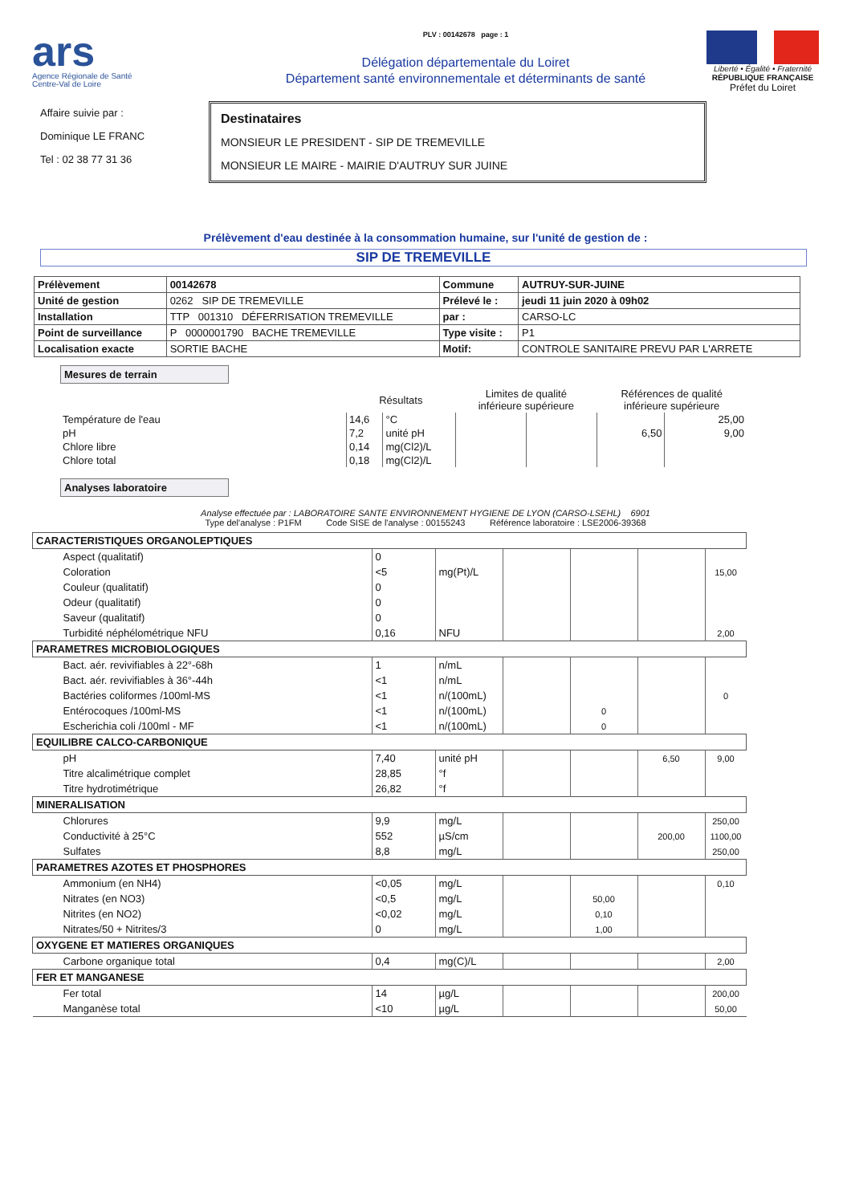ars
Agence Régionale de Santé
Centre-Val de Loire
PLV : 00142678 page : 1
Délégation départementale du Loiret
Département santé environnementale et déterminants de santé
Liberté • Égalité • Fraternité
RÉPUBLIQUE FRANÇAISE
Préfet du Loiret
Affaire suivie par :
Dominique LE FRANC
Tel : 02 38 77 31 36
Destinataires
MONSIEUR LE PRESIDENT - SIP DE TREMEVILLE
MONSIEUR LE MAIRE - MAIRIE D'AUTRUY SUR JUINE
Prélèvement d'eau destinée à la consommation humaine, sur l'unité de gestion de :
SIP DE TREMEVILLE
| Prélèvement | 00142678 | Commune | AUTRUY-SUR-JUINE |
| Unité de gestion | 0262 SIP DE TREMEVILLE | Prélevé le : | jeudi 11 juin 2020 à 09h02 |
| Installation | TTP 001310 DÉFERRISATION TREMEVILLE | par : | CARSO-LC |
| Point de surveillance | P 0000001790 BACHE TREMEVILLE | Type visite : | P1 |
| Localisation exacte | SORTIE BACHE | Motif: | CONTROLE SANITAIRE PREVU PAR L'ARRETE |
Mesures de terrain
| | Résultats | | Limites de qualité inférieure supérieure | | Références de qualité inférieure supérieure | |
| --- | --- | --- | --- | --- | --- | --- |
| Température de l'eau | 14,6 | °C | | | | 25,00 |
| pH | 7,2 | unité pH | | | 6,50 | 9,00 |
| Chlore libre | 0,14 | mg(Cl2)/L | | | | |
| Chlore total | 0,18 | mg(Cl2)/L | | | | |
Analyses laboratoire
Analyse effectuée par : LABORATOIRE SANTE ENVIRONNEMENT HYGIENE DE LYON (CARSO-LSEHL) 6901
Type del'analyse : P1FM Code SISE de l'analyse : 00155243 Référence laboratoire : LSE2006-39368
| CARACTERISTIQUES ORGANOLEPTIQUES | | | | | | |
| Aspect (qualitatif) | 0 | | | | | |
| Coloration | <5 | mg(Pt)/L | | | | 15,00 |
| Couleur (qualitatif) | 0 | | | | | |
| Odeur (qualitatif) | 0 | | | | | |
| Saveur (qualitatif) | 0 | | | | | |
| Turbidité néphélométrique NFU | 0,16 | NFU | | | | 2,00 |
| PARAMETRES MICROBIOLOGIQUES | | | | | | |
| Bact. aér. revivifiables à 22°-68h | 1 | n/mL | | | | |
| Bact. aér. revivifiables à 36°-44h | <1 | n/mL | | | | |
| Bactéries coliformes /100ml-MS | <1 | n/(100mL) | | | | 0 |
| Entérocoques /100ml-MS | <1 | n/(100mL) | | 0 | | |
| Escherichia coli /100ml - MF | <1 | n/(100mL) | | 0 | | |
| EQUILIBRE CALCO-CARBONIQUE | | | | | | |
| pH | 7,40 | unité pH | | | 6,50 | 9,00 |
| Titre alcalimétrique complet | 28,85 | °f | | | | |
| Titre hydrotimétrique | 26,82 | °f | | | | |
| MINERALISATION | | | | | | |
| Chlorures | 9,9 | mg/L | | | | 250,00 |
| Conductivité à 25°C | 552 | µS/cm | | | 200,00 | 1100,00 |
| Sulfates | 8,8 | mg/L | | | | 250,00 |
| PARAMETRES AZOTES ET PHOSPHORES | | | | | | |
| Ammonium (en NH4) | <0,05 | mg/L | | | | 0,10 |
| Nitrates (en NO3) | <0,5 | mg/L | | 50,00 | | |
| Nitrites (en NO2) | <0,02 | mg/L | | 0,10 | | |
| Nitrates/50 + Nitrites/3 | 0 | mg/L | | 1,00 | | |
| OXYGENE ET MATIERES ORGANIQUES | | | | | | |
| Carbone organique total | 0,4 | mg(C)/L | | | | 2,00 |
| FER ET MANGANESE | | | | | | |
| Fer total | 14 | µg/L | | | | 200,00 |
| Manganèse total | <10 | µg/L | | | | 50,00 |